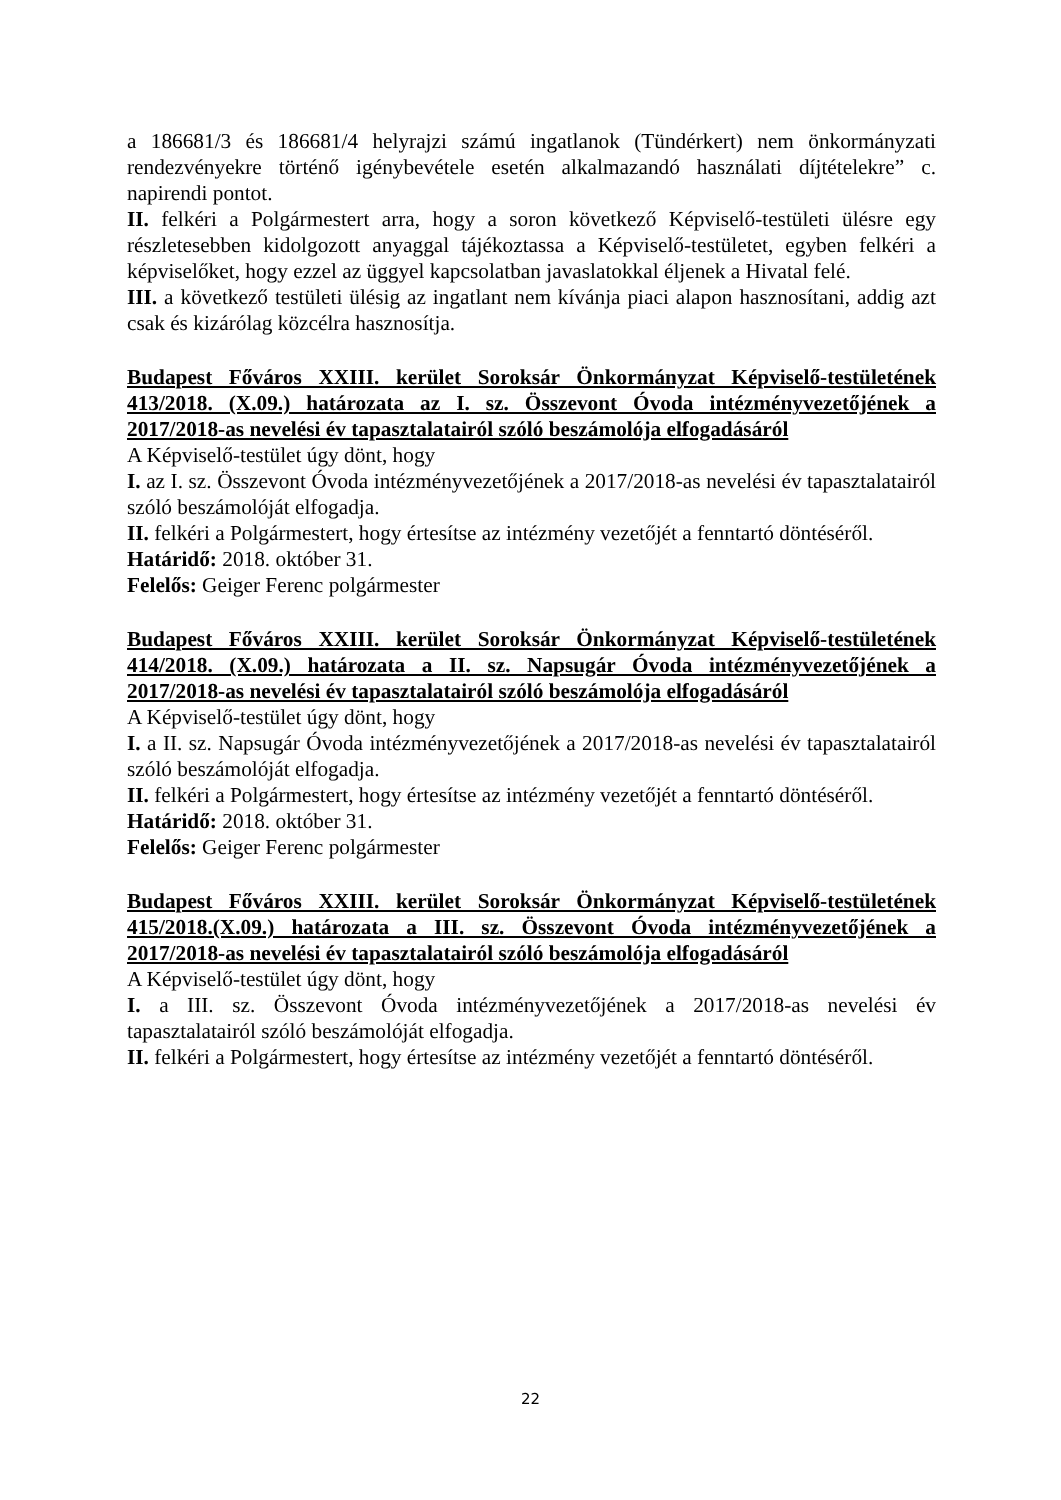a 186681/3 és 186681/4 helyrajzi számú ingatlanok (Tündérkert) nem önkormányzati rendezvényekre történő igénybevétele esetén alkalmazandó használati díjtételekre” c. napirendi pontot.
II. felkéri a Polgármestert arra, hogy a soron következő Képviselő-testületi ülésre egy részletesebben kidolgozott anyaggal tájékoztassa a Képviselő-testületet, egyben felkéri a képviselőket, hogy ezzel az üggyel kapcsolatban javaslatokkal éljenek a Hivatal felé.
III. a következő testületi ülésig az ingatlant nem kívánja piaci alapon hasznosítani, addig azt csak és kizárólag közcélra hasznosítja.
Budapest Főváros XXIII. kerület Soroksár Önkormányzat Képviselő-testületének 413/2018. (X.09.) határozata az I. sz. Összevont Óvoda intézményvezetőjének a 2017/2018-as nevelési év tapasztalatairól szóló beszámolója elfogadásáról
A Képviselő-testület úgy dönt, hogy
I. az I. sz. Összevont Óvoda intézményvezetőjének a 2017/2018-as nevelési év tapasztalatairól szóló beszámolóját elfogadja.
II. felkéri a Polgármestert, hogy értesítse az intézmény vezetőjét a fenntartó döntéséről.
Határidő: 2018. október 31.
Felelős: Geiger Ferenc polgármester
Budapest Főváros XXIII. kerület Soroksár Önkormányzat Képviselő-testületének 414/2018. (X.09.) határozata a II. sz. Napsugár Óvoda intézményvezetőjének a 2017/2018-as nevelési év tapasztalatairól szóló beszámolója elfogadásáról
A Képviselő-testület úgy dönt, hogy
I. a II. sz. Napsugár Óvoda intézményvezetőjének a 2017/2018-as nevelési év tapasztalatairól szóló beszámolóját elfogadja.
II. felkéri a Polgármestert, hogy értesítse az intézmény vezetőjét a fenntartó döntéséről.
Határidő: 2018. október 31.
Felelős: Geiger Ferenc polgármester
Budapest Főváros XXIII. kerület Soroksár Önkormányzat Képviselő-testületének 415/2018.(X.09.) határozata a III. sz. Összevont Óvoda intézményvezetőjének a 2017/2018-as nevelési év tapasztalatairól szóló beszámolója elfogadásáról
A Képviselő-testület úgy dönt, hogy
I. a III. sz. Összevont Óvoda intézményvezetőjének a 2017/2018-as nevelési év tapasztalatairól szóló beszámolóját elfogadja.
II. felkéri a Polgármestert, hogy értesítse az intézmény vezetőjét a fenntartó döntéséről.
22